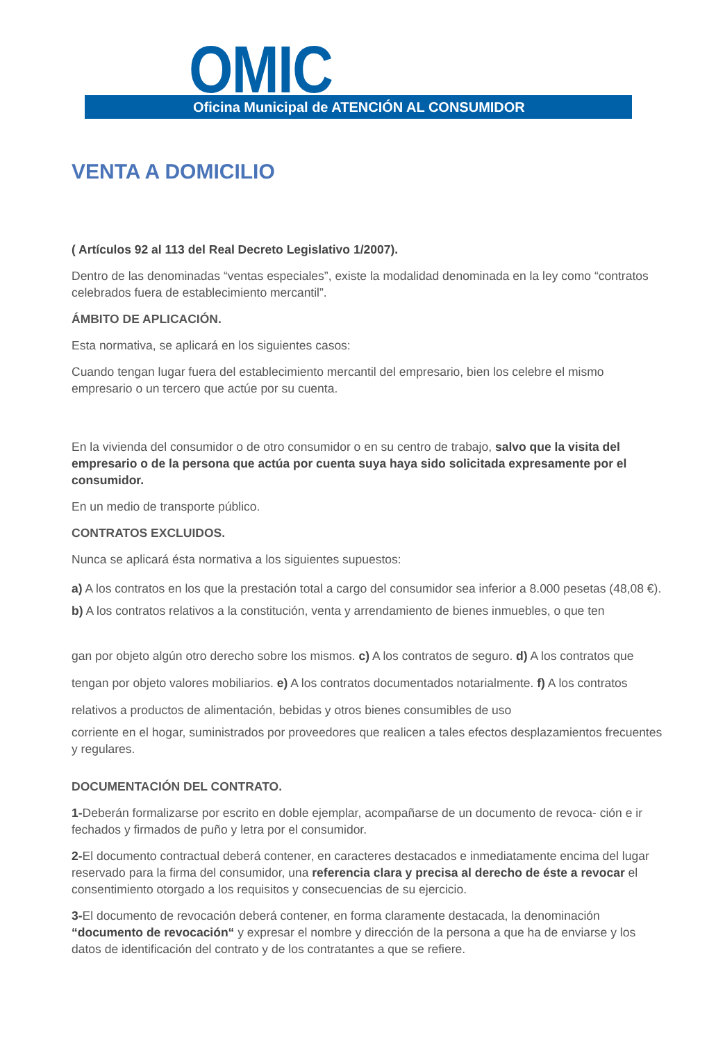OMIC
Oficina Municipal de ATENCIÓN AL CONSUMIDOR
VENTA A DOMICILIO
( Artículos 92 al 113 del Real Decreto Legislativo 1/2007).
Dentro de las denominadas “ventas especiales”, existe la modalidad denominada en la ley como “contratos celebrados fuera de establecimiento mercantil”.
ÁMBITO DE APLICACIÓN.
Esta normativa, se aplicará en los siguientes casos:
Cuando tengan lugar fuera del establecimiento mercantil del empresario, bien los celebre el mismo empresario o un tercero que actúe por su cuenta.
En la vivienda del consumidor o de otro consumidor o en su centro de trabajo, salvo que la visita del empresario o de la persona que actúa por cuenta suya haya sido solicitada expresamente por el consumidor.
En un medio de transporte público.
CONTRATOS EXCLUIDOS.
Nunca se aplicará ésta normativa a los siguientes supuestos:
a) A los contratos en los que la prestación total a cargo del consumidor sea inferior a 8.000 pesetas (48,08 €). b) A los contratos relativos a la constitución, venta y arrendamiento de bienes inmuebles, o que ten
gan por objeto algún otro derecho sobre los mismos. c) A los contratos de seguro. d) A los contratos que tengan por objeto valores mobiliarios. e) A los contratos documentados notarialmente. f) A los contratos relativos a productos de alimentación, bebidas y otros bienes consumibles de uso
corriente en el hogar, suministrados por proveedores que realicen a tales efectos desplazamientos frecuentes y regulares.
DOCUMENTACIÓN DEL CONTRATO.
1-Deberán formalizarse por escrito en doble ejemplar, acompañarse de un documento de revoca- ción e ir fechados y firmados de puño y letra por el consumidor.
2-El documento contractual deberá contener, en caracteres destacados e inmediatamente encima del lugar reservado para la firma del consumidor, una referencia clara y precisa al derecho de éste a revocar el consentimiento otorgado a los requisitos y consecuencias de su ejercicio.
3-El documento de revocación deberá contener, en forma claramente destacada, la denominación “documento de revocación“ y expresar el nombre y dirección de la persona a que ha de enviarse y los datos de identificación del contrato y de los contratantes a que se refiere.